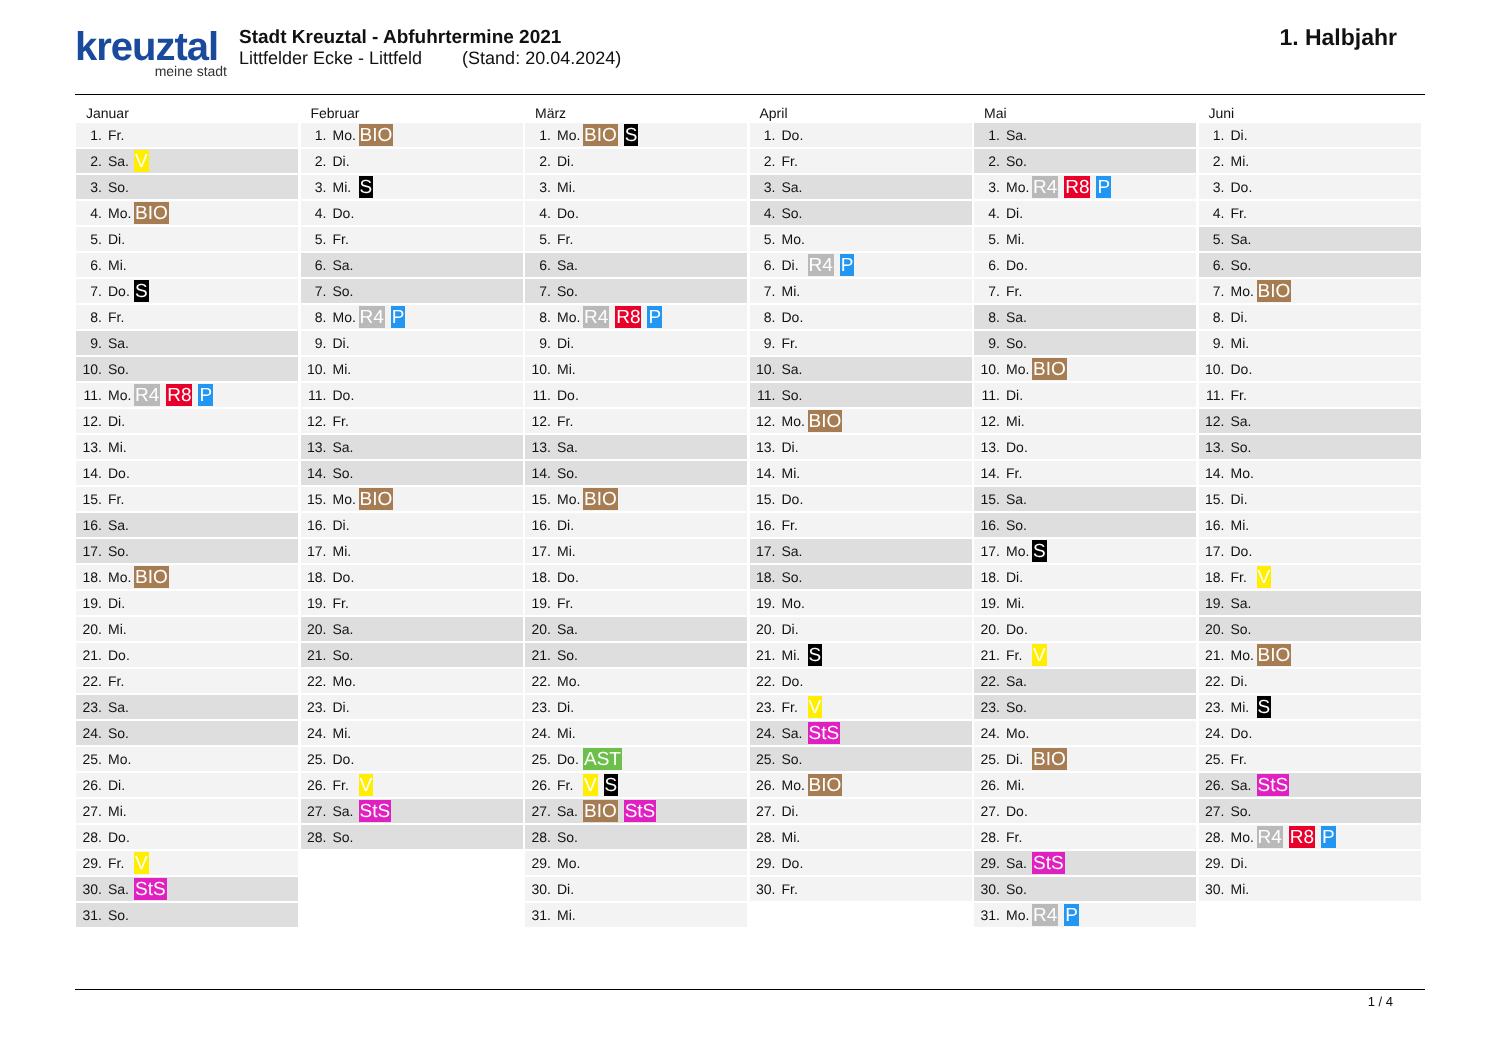kreuztal
meine stadt
Stadt Kreuztal - Abfuhrtermine 2021
Littfelder Ecke - Littfeld (Stand: 20.04.2024)
1. Halbjahr
Januar
| 1. | Fr. | |
| 2. | Sa. | V |
| 3. | So. | |
| 4. | Mo. | BIO |
| 5. | Di. | |
| 6. | Mi. | |
| 7. | Do. | S |
| 8. | Fr. | |
| 9. | Sa. | |
| 10. | So. | |
| 11. | Mo. | R4 R8 P |
| 12. | Di. | |
| 13. | Mi. | |
| 14. | Do. | |
| 15. | Fr. | |
| 16. | Sa. | |
| 17. | So. | |
| 18. | Mo. | BIO |
| 19. | Di. | |
| 20. | Mi. | |
| 21. | Do. | |
| 22. | Fr. | |
| 23. | Sa. | |
| 24. | So. | |
| 25. | Mo. | |
| 26. | Di. | |
| 27. | Mi. | |
| 28. | Do. | |
| 29. | Fr. | V |
| 30. | Sa. | StS |
| 31. | So. | |
Februar
| 1. | Mo. | BIO |
| 2. | Di. | |
| 3. | Mi. | S |
| 4. | Do. | |
| 5. | Fr. | |
| 6. | Sa. | |
| 7. | So. | |
| 8. | Mo. | R4 P |
| 9. | Di. | |
| 10. | Mi. | |
| 11. | Do. | |
| 12. | Fr. | |
| 13. | Sa. | |
| 14. | So. | |
| 15. | Mo. | BIO |
| 16. | Di. | |
| 17. | Mi. | |
| 18. | Do. | |
| 19. | Fr. | |
| 20. | Sa. | |
| 21. | So. | |
| 22. | Mo. | |
| 23. | Di. | |
| 24. | Mi. | |
| 25. | Do. | |
| 26. | Fr. | V |
| 27. | Sa. | StS |
| 28. | So. | |
März
| 1. | Mo. | BIO S |
| 2. | Di. | |
| 3. | Mi. | |
| 4. | Do. | |
| 5. | Fr. | |
| 6. | Sa. | |
| 7. | So. | |
| 8. | Mo. | R4 R8 P |
| 9. | Di. | |
| 10. | Mi. | |
| 11. | Do. | |
| 12. | Fr. | |
| 13. | Sa. | |
| 14. | So. | |
| 15. | Mo. | BIO |
| 16. | Di. | |
| 17. | Mi. | |
| 18. | Do. | |
| 19. | Fr. | |
| 20. | Sa. | |
| 21. | So. | |
| 22. | Mo. | |
| 23. | Di. | |
| 24. | Mi. | |
| 25. | Do. | AST |
| 26. | Fr. | V S |
| 27. | Sa. | BIO StS |
| 28. | So. | |
| 29. | Mo. | |
| 30. | Di. | |
| 31. | Mi. | |
April
| 1. | Do. | |
| 2. | Fr. | |
| 3. | Sa. | |
| 4. | So. | |
| 5. | Mo. | |
| 6. | Di. | R4 P |
| 7. | Mi. | |
| 8. | Do. | |
| 9. | Fr. | |
| 10. | Sa. | |
| 11. | So. | |
| 12. | Mo. | BIO |
| 13. | Di. | |
| 14. | Mi. | |
| 15. | Do. | |
| 16. | Fr. | |
| 17. | Sa. | |
| 18. | So. | |
| 19. | Mo. | |
| 20. | Di. | |
| 21. | Mi. | S |
| 22. | Do. | |
| 23. | Fr. | V |
| 24. | Sa. | StS |
| 25. | So. | |
| 26. | Mo. | BIO |
| 27. | Di. | |
| 28. | Mi. | |
| 29. | Do. | |
| 30. | Fr. | |
Mai
| 1. | Sa. | |
| 2. | So. | |
| 3. | Mo. | R4 R8 P |
| 4. | Di. | |
| 5. | Mi. | |
| 6. | Do. | |
| 7. | Fr. | |
| 8. | Sa. | |
| 9. | So. | |
| 10. | Mo. | BIO |
| 11. | Di. | |
| 12. | Mi. | |
| 13. | Do. | |
| 14. | Fr. | |
| 15. | Sa. | |
| 16. | So. | |
| 17. | Mo. | S |
| 18. | Di. | |
| 19. | Mi. | |
| 20. | Do. | |
| 21. | Fr. | V |
| 22. | Sa. | |
| 23. | So. | |
| 24. | Mo. | |
| 25. | Di. | BIO |
| 26. | Mi. | |
| 27. | Do. | |
| 28. | Fr. | |
| 29. | Sa. | StS |
| 30. | So. | |
| 31. | Mo. | R4 P |
Juni
| 1. | Di. | |
| 2. | Mi. | |
| 3. | Do. | |
| 4. | Fr. | |
| 5. | Sa. | |
| 6. | So. | |
| 7. | Mo. | BIO |
| 8. | Di. | |
| 9. | Mi. | |
| 10. | Do. | |
| 11. | Fr. | |
| 12. | Sa. | |
| 13. | So. | |
| 14. | Mo. | |
| 15. | Di. | |
| 16. | Mi. | |
| 17. | Do. | |
| 18. | Fr. | V |
| 19. | Sa. | |
| 20. | So. | |
| 21. | Mo. | BIO |
| 22. | Di. | |
| 23. | Mi. | S |
| 24. | Do. | |
| 25. | Fr. | |
| 26. | Sa. | StS |
| 27. | So. | |
| 28. | Mo. | R4 R8 P |
| 29. | Di. | |
| 30. | Mi. | |
1 / 4